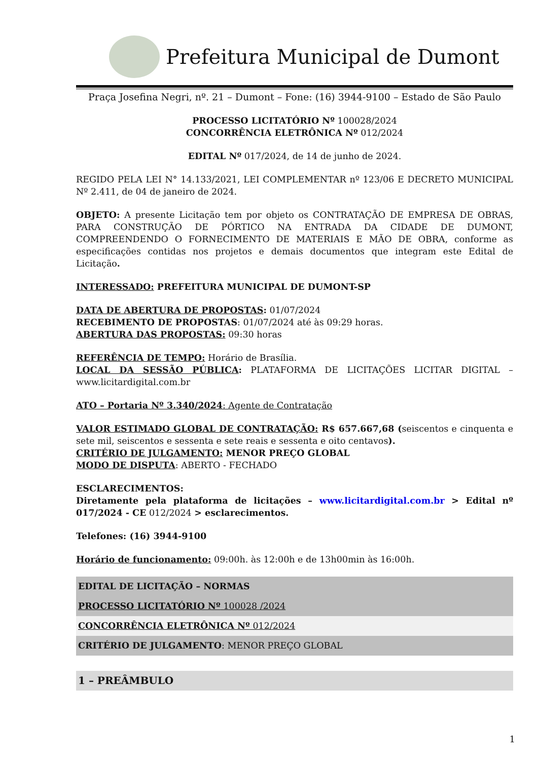Prefeitura Municipal de Dumont
Praça Josefina Negri, nº. 21 – Dumont – Fone: (16) 3944-9100 – Estado de São Paulo
PROCESSO LICITATÓRIO Nº 100028/2024
CONCORRÊNCIA ELETRÔNICA Nº 012/2024
EDITAL Nº 017/2024, de 14 de junho de 2024.
REGIDO PELA LEI N° 14.133/2021, LEI COMPLEMENTAR nº 123/06 E DECRETO MUNICIPAL Nº 2.411, de 04 de janeiro de 2024.
OBJETO: A presente Licitação tem por objeto os CONTRATAÇÃO DE EMPRESA DE OBRAS, PARA CONSTRUÇÃO DE PÓRTICO NA ENTRADA DA CIDADE DE DUMONT, COMPREENDENDO O FORNECIMENTO DE MATERIAIS E MÃO DE OBRA, conforme as especificações contidas nos projetos e demais documentos que integram este Edital de Licitação.
INTERESSADO: PREFEITURA MUNICIPAL DE DUMONT-SP
DATA DE ABERTURA DE PROPOSTAS: 01/07/2024
RECEBIMENTO DE PROPOSTAS: 01/07/2024 até às 09:29 horas.
ABERTURA DAS PROPOSTAS: 09:30 horas
REFERÊNCIA DE TEMPO: Horário de Brasília.
LOCAL DA SESSÃO PÚBLICA: PLATAFORMA DE LICITAÇÕES LICITAR DIGITAL – www.licitardigital.com.br
ATO – Portaria Nº 3.340/2024: Agente de Contratação
VALOR ESTIMADO GLOBAL DE CONTRATAÇÃO: R$ 657.667,68 (seiscentos e cinquenta e sete mil, seiscentos e sessenta e sete reais e sessenta e oito centavos).
CRITÉRIO DE JULGAMENTO: MENOR PREÇO GLOBAL
MODO DE DISPUTA: ABERTO - FECHADO
ESCLARECIMENTOS:
Diretamente pela plataforma de licitações – www.licitardigital.com.br > Edital nº 017/2024 - CE 012/2024 > esclarecimentos.
Telefones: (16) 3944-9100
Horário de funcionamento: 09:00h. às 12:00h e de 13h00min às 16:00h.
EDITAL DE LICITAÇÃO – NORMAS
PROCESSO LICITATÓRIO Nº 100028 /2024
CONCORRÊNCIA ELETRÔNICA Nº 012/2024
CRITÉRIO DE JULGAMENTO: MENOR PREÇO GLOBAL
1 – PREÂMBULO
1